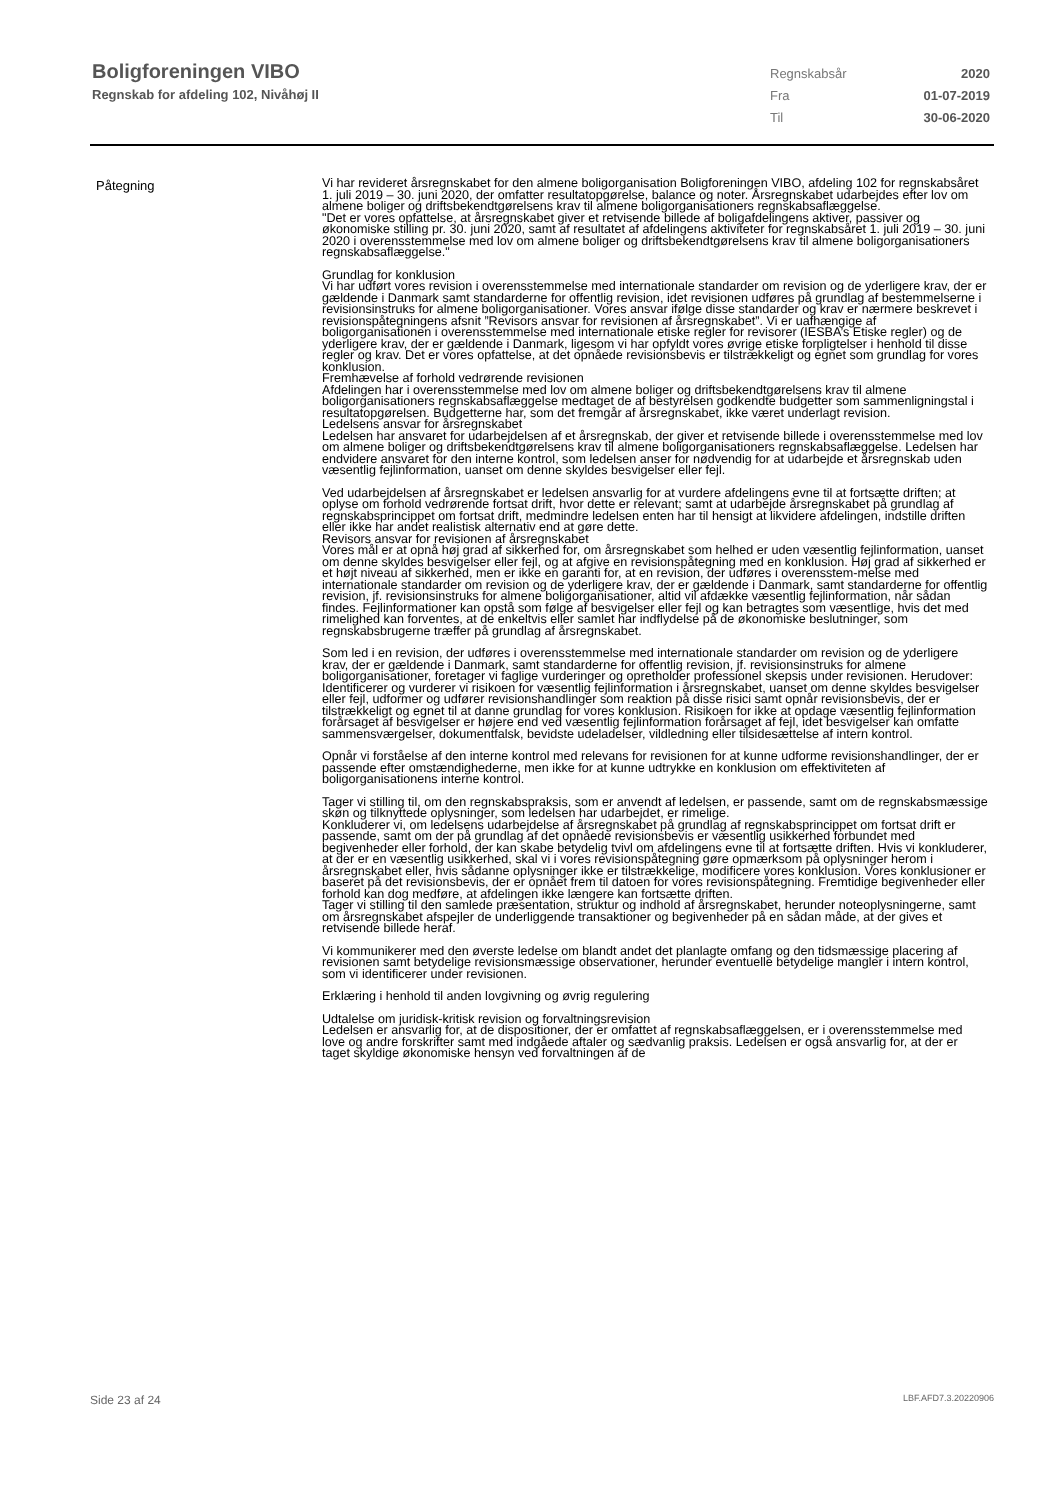Boligforeningen VIBO
Regnskab for afdeling 102, Nivåhøj II
Regnskabsår 2020
Fra 01-07-2019
Til 30-06-2020
Påtegning
Vi har revideret årsregnskabet for den almene boligorganisation Boligforeningen VIBO, afdeling 102 for regnskabsåret 1. juli 2019 – 30. juni 2020, der omfatter resultatopgørelse, balance og noter. Årsregnskabet udarbejdes efter lov om almene boliger og driftsbekendtgørelsens krav til almene boligorganisationers regnskabsaflæggelse.
"Det er vores opfattelse, at årsregnskabet giver et retvisende billede af boligafdelingens aktiver, passiver og økonomiske stilling pr. 30. juni 2020, samt af resultatet af afdelingens aktiviteter for regnskabsåret 1. juli 2019 – 30. juni 2020 i overensstemmelse med lov om almene boliger og driftsbekendtgørelsens krav til almene boligorganisationers regnskabsaflæggelse."
Grundlag for konklusion
Vi har udført vores revision i overensstemmelse med internationale standarder om revision og de yderligere krav, der er gældende i Danmark samt standarderne for offentlig revision, idet revisionen udføres på grundlag af bestemmelserne i revisionsinstruks for almene boligorganisationer. Vores ansvar ifølge disse standarder og krav er nærmere beskrevet i revisionspåtegningens afsnit ”Revisors ansvar for revisionen af årsregnskabet”. Vi er uafhængige af boligorganisationen i overensstemmelse med internationale etiske regler for revisorer (IESBA’s Etiske regler) og de yderligere krav, der er gældende i Danmark, ligesom vi har opfyldt vores øvrige etiske forpligtelser i henhold til disse regler og krav. Det er vores opfattelse, at det opnåede revisionsbevis er tilstrækkeligt og egnet som grundlag for vores konklusion.
Fremhævelse af forhold vedrørende revisionen
Afdelingen har i overensstemmelse med lov om almene boliger og driftsbekendtgørelsens krav til almene boligorganisationers regnskabsaflæggelse medtaget de af bestyrelsen godkendte budgetter som sammenligningstal i resultatopgørelsen. Budgetterne har, som det fremgår af årsregnskabet, ikke været underlagt revision.
Ledelsens ansvar for årsregnskabet
Ledelsen har ansvaret for udarbejdelsen af et årsregnskab, der giver et retvisende billede i overensstemmelse med lov om almene boliger og driftsbekendtgørelsens krav til almene boligorganisationers regnskabsaflæggelse. Ledelsen har endvidere ansvaret for den interne kontrol, som ledelsen anser for nødvendig for at udarbejde et årsregnskab uden væsentlig fejlinformation, uanset om denne skyldes besvigelser eller fejl.
Ved udarbejdelsen af årsregnskabet er ledelsen ansvarlig for at vurdere afdelingens evne til at fortsætte driften; at oplyse om forhold vedrørende fortsat drift, hvor dette er relevant; samt at udarbejde årsregnskabet på grundlag af regnskabsprincippet om fortsat drift, medmindre ledelsen enten har til hensigt at likvidere afdelingen, indstille driften eller ikke har andet realistisk alternativ end at gøre dette.
Revisors ansvar for revisionen af årsregnskabet
Vores mål er at opnå høj grad af sikkerhed for, om årsregnskabet som helhed er uden væsentlig fejlinformation, uanset om denne skyldes besvigelser eller fejl, og at afgive en revisionspåtegning med en konklusion. Høj grad af sikkerhed er et højt niveau af sikkerhed, men er ikke en garanti for, at en revision, der udføres i overensstem-melse med internationale standarder om revision og de yderligere krav, der er gældende i Danmark, samt standarderne for offentlig revision, jf. revisionsinstruks for almene boligorganisationer, altid vil afdække væsentlig fejlinformation, når sådan findes. Fejlinformationer kan opstå som følge af besvigelser eller fejl og kan betragtes som væsentlige, hvis det med rimelighed kan forventes, at de enkeltvis eller samlet har indflydelse på de økonomiske beslutninger, som regnskabsbrugerne træffer på grundlag af årsregnskabet.
Som led i en revision, der udføres i overensstemmelse med internationale standarder om revision og de yderligere krav, der er gældende i Danmark, samt standarderne for offentlig revision, jf. revisionsinstruks for almene boligorganisationer, foretager vi faglige vurderinger og opretholder professionel skepsis under revisionen. Herudover:
Identificerer og vurderer vi risikoen for væsentlig fejlinformation i årsregnskabet, uanset om denne skyldes besvigelser eller fejl, udformer og udfører revisionshandlinger som reaktion på disse risici samt opnår revisionsbevis, der er tilstrækkeligt og egnet til at danne grundlag for vores konklusion. Risikoen for ikke at opdage væsentlig fejlinformation forårsaget af besvigelser er højere end ved væsentlig fejlinformation forårsaget af fejl, idet besvigelser kan omfatte sammensværgelser, dokumentfalsk, bevidste udeladelser, vildledning eller tilsidesættelse af intern kontrol.
Opnår vi forståelse af den interne kontrol med relevans for revisionen for at kunne udforme revisionshandlinger, der er passende efter omstændighederne, men ikke for at kunne udtrykke en konklusion om effektiviteten af boligorganisationens interne kontrol.
Tager vi stilling til, om den regnskabspraksis, som er anvendt af ledelsen, er passende, samt om de regnskabsmæssige skøn og tilknyttede oplysninger, som ledelsen har udarbejdet, er rimelige.
Konkluderer vi, om ledelsens udarbejdelse af årsregnskabet på grundlag af regnskabsprincippet om fortsat drift er passende, samt om der på grundlag af det opnåede revisionsbevis er væsentlig usikkerhed forbundet med begivenheder eller forhold, der kan skabe betydelig tvivl om afdelingens evne til at fortsætte driften. Hvis vi konkluderer, at der er en væsentlig usikkerhed, skal vi i vores revisionspåtegning gøre opmærksom på oplysninger herom i årsregnskabet eller, hvis sådanne oplysninger ikke er tilstrækkelige, modificere vores konklusion. Vores konklusioner er baseret på det revisionsbevis, der er opnået frem til datoen for vores revisionspåtegning. Fremtidige begivenheder eller forhold kan dog medføre, at afdelingen ikke længere kan fortsætte driften.
Tager vi stilling til den samlede præsentation, struktur og indhold af årsregnskabet, herunder noteoplysningerne, samt om årsregnskabet afspejler de underliggende transaktioner og begivenheder på en sådan måde, at der gives et retvisende billede heraf.
Vi kommunikerer med den øverste ledelse om blandt andet det planlagte omfang og den tidsmæssige placering af revisionen samt betydelige revisionsmæssige observationer, herunder eventuelle betydelige mangler i intern kontrol, som vi identificerer under revisionen.
Erklæring i henhold til anden lovgivning og øvrig regulering
Udtalelse om juridisk-kritisk revision og forvaltningsrevision
Ledelsen er ansvarlig for, at de dispositioner, der er omfattet af regnskabsaflæggelsen, er i overensstemmelse med love og andre forskrifter samt med indgåede aftaler og sædvanlig praksis. Ledelsen er også ansvarlig for, at der er taget skyldige økonomiske hensyn ved forvaltningen af de
Side 23 af 24 LBF.AFD7.3.20220906